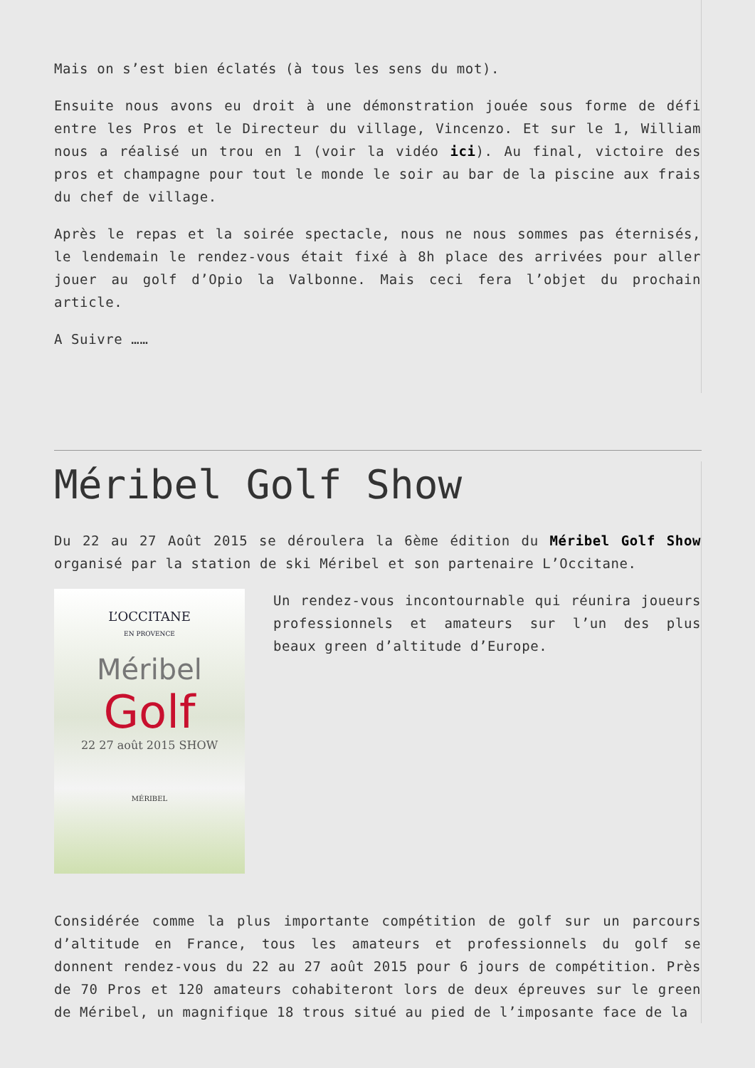Mais on s’est bien éclatés (à tous les sens du mot).
Ensuite nous avons eu droit à une démonstration jouée sous forme de défi entre les Pros et le Directeur du village, Vincenzo. Et sur le 1, William nous a réalisé un trou en 1 (voir la vidéo ici). Au final, victoire des pros et champagne pour tout le monde le soir au bar de la piscine aux frais du chef de village.
Après le repas et la soirée spectacle, nous ne nous sommes pas éternisés, le lendemain le rendez-vous était fixé à 8h place des arrivées pour aller jouer au golf d’Opio la Valbonne. Mais ceci fera l’objet du prochain article.
A Suivre ……
Méribel Golf Show
Du 22 au 27 Août 2015 se déroulera la 6ème édition du Méribel Golf Show organisé par la station de ski Méribel et son partenaire L’Occitane.
L’OCCITANE
EN PROVENCE
Méribel
Golf
22 27 août 2015 SHOW
MÉRIBEL
Un rendez-vous incontournable qui réunira joueurs professionnels et amateurs sur l’un des plus beaux green d’altitude d’Europe.
Considérée comme la plus importante compétition de golf sur un parcours d’altitude en France, tous les amateurs et professionnels du golf se donnent rendez-vous du 22 au 27 août 2015 pour 6 jours de compétition. Près de 70 Pros et 120 amateurs cohabiteront lors de deux épreuves sur le green de Méribel, un magnifique 18 trous situé au pied de l’imposante face de la